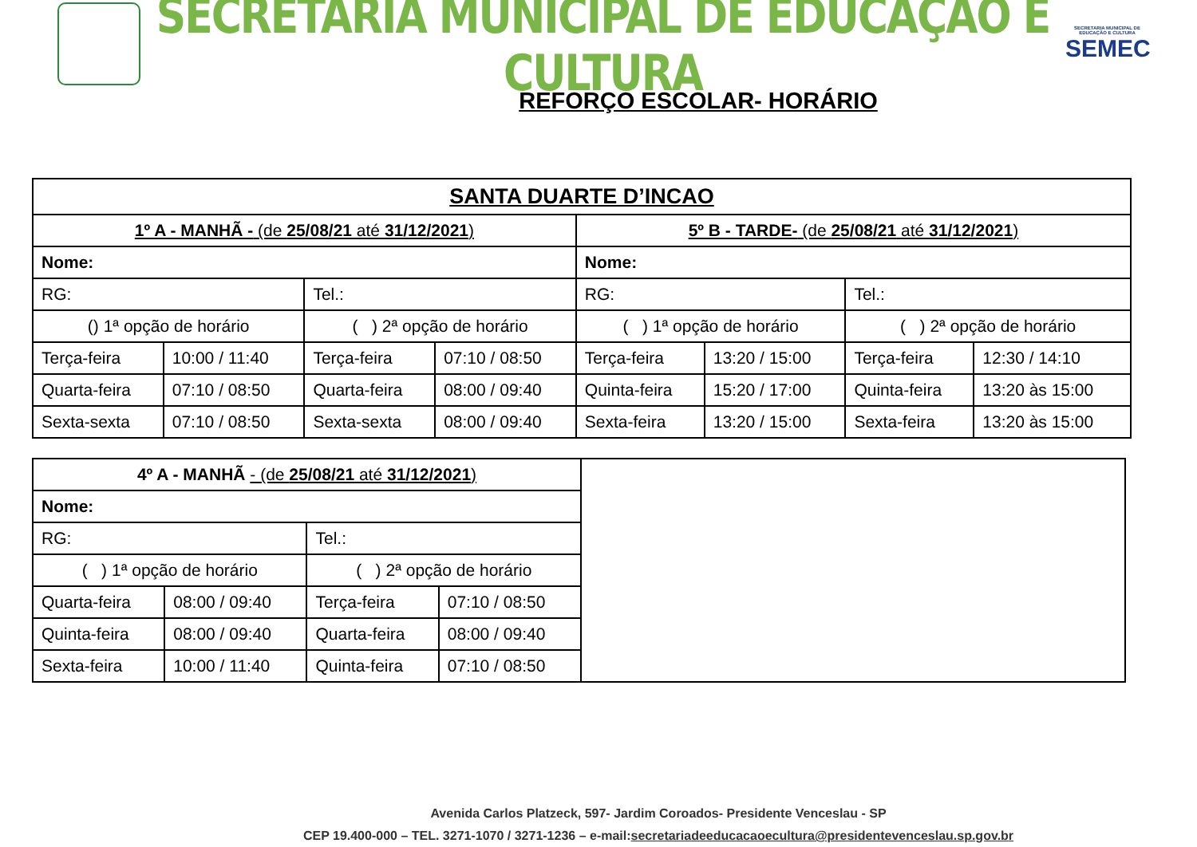SECRETARIA MUNICIPAL DE EDUCAÇÃO E CULTURA
SECRETARIA MUNICIPAL DE EDUCAÇÃO E CULTURA
SEMEC
REFORÇO ESCOLAR- HORÁRIO
| SANTA DUARTE D’INCAO | | | | | | | |
| 1º A - MANHÃ - (de 25/08/21 até 31/12/2021 ) | | | | 5º B - TARDE- (de 25/08/21 até 31/12/2021 ) | | | |
| Nome: | | | | Nome: | | | |
| RG: | | Tel.: | | RG: | | Tel.: | |
| () 1ª opção de horário | | ( ) 2ª opção de horário | | ( ) 1ª opção de horário | | ( ) 2ª opção de horário | |
| Terça-feira | 10:00 / 11:40 | Terça-feira | 07:10 / 08:50 | Terça-feira | 13:20 / 15:00 | Terça-feira | 12:30 / 14:10 |
| Quarta-feira | 07:10 / 08:50 | Quarta-feira | 08:00 / 09:40 | Quinta-feira | 15:20 / 17:00 | Quinta-feira | 13:20 às 15:00 |
| Sexta-sexta | 07:10 / 08:50 | Sexta-sexta | 08:00 / 09:40 | Sexta-feira | 13:20 / 15:00 | Sexta-feira | 13:20 às 15:00 |
| 4º A - MANHÃ - (de 25/08/21 até 31/12/2021 ) | | | | |
| Nome: | | | | |
| RG: | | Tel.: | | |
| ( ) 1ª opção de horário | | ( ) 2ª opção de horário | | |
| Quarta-feira | 08:00 / 09:40 | Terça-feira | 07:10 / 08:50 | |
| Quinta-feira | 08:00 / 09:40 | Quarta-feira | 08:00 / 09:40 | |
| Sexta-feira | 10:00 / 11:40 | Quinta-feira | 07:10 / 08:50 | |
Avenida Carlos Platzeck, 597- Jardim Coroados- Presidente Venceslau - SP
CEP 19.400-000 – TEL. 3271-1070 / 3271-1236 – e-mail:secretariadeeducacaoecultura@presidentevenceslau.sp.gov.br